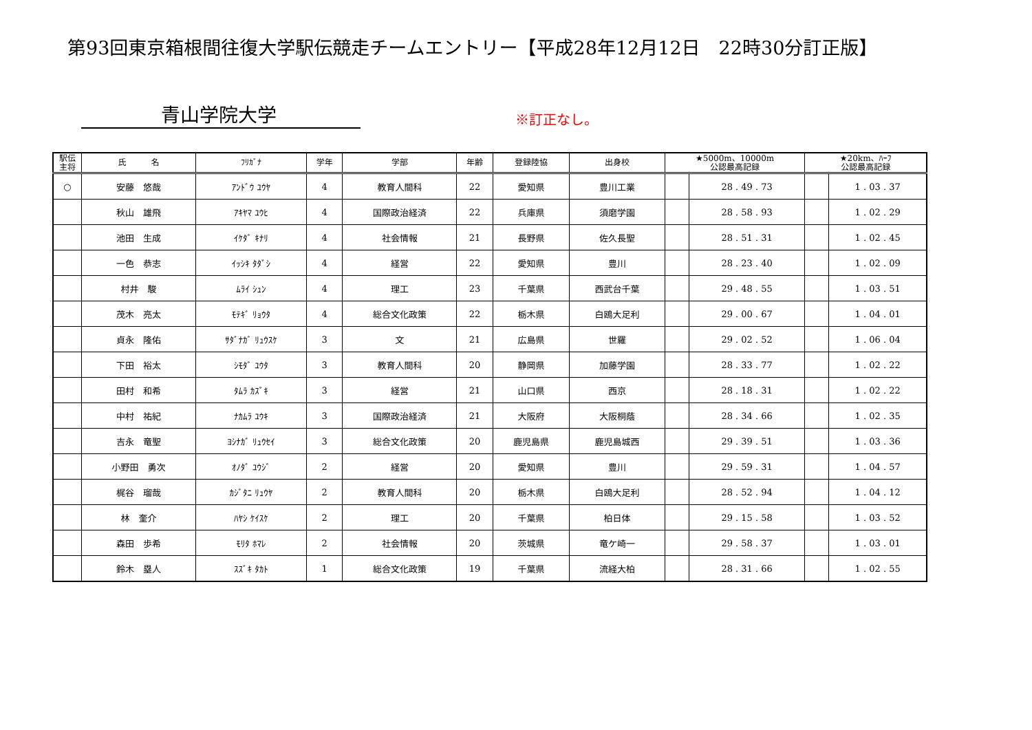第93回東京箱根間往復大学駅伝競走チームエントリー【平成28年12月12日　22時30分訂正版】
青山学院大学
※訂正なし。
| 駅伝 主将 | 氏 名 | ﾌﾘｶﾞﾅ | 学年 | 学部 | 年齢 | 登録陸協 | 出身校 | ★5000m、10000m 公認最高記録 | | ★20km、ﾊｰﾌ 公認最高記録 | |
| --- | --- | --- | --- | --- | --- | --- | --- | --- | --- | --- | --- |
| ○ | 安藤 悠哉 | ｱﾝﾄﾞｳ ﾕｳﾔ | 4 | 教育人間科 | 22 | 愛知県 | 豊川工業 | | 28 . 49 . 73 | | 1 . 03 . 37 |
| | 秋山 雄飛 | ｱｷﾔﾏ ﾕｳﾋ | 4 | 国際政治経済 | 22 | 兵庫県 | 須磨学園 | | 28 . 58 . 93 | | 1 . 02 . 29 |
| | 池田 生成 | ｲｹﾀﾞ ｷﾅﾘ | 4 | 社会情報 | 21 | 長野県 | 佐久長聖 | | 28 . 51 . 31 | | 1 . 02 . 45 |
| | 一色 恭志 | ｲｯｼｷ ﾀﾀﾞｼ | 4 | 経営 | 22 | 愛知県 | 豊川 | | 28 . 23 . 40 | | 1 . 02 . 09 |
| | 村井 駿 | ﾑﾗｲ ｼｭﾝ | 4 | 理工 | 23 | 千葉県 | 西武台千葉 | | 29 . 48 . 55 | | 1 . 03 . 51 |
| | 茂木 亮太 | ﾓﾃｷﾞ ﾘｮｳﾀ | 4 | 総合文化政策 | 22 | 栃木県 | 白鴎大足利 | | 29 . 00 . 67 | | 1 . 04 . 01 |
| | 貞永 隆佑 | ｻﾀﾞﾅｶﾞ ﾘｭｳｽｹ | 3 | 文 | 21 | 広島県 | 世羅 | | 29 . 02 . 52 | | 1 . 06 . 04 |
| | 下田 裕太 | ｼﾓﾀﾞ ﾕｳﾀ | 3 | 教育人間科 | 20 | 静岡県 | 加藤学園 | | 28 . 33 . 77 | | 1 . 02 . 22 |
| | 田村 和希 | ﾀﾑﾗ ｶｽﾞｷ | 3 | 経営 | 21 | 山口県 | 西京 | | 28 . 18 . 31 | | 1 . 02 . 22 |
| | 中村 祐紀 | ﾅｶﾑﾗ ﾕｳｷ | 3 | 国際政治経済 | 21 | 大阪府 | 大阪桐蔭 | | 28 . 34 . 66 | | 1 . 02 . 35 |
| | 吉永 竜聖 | ﾖｼﾅｶﾞ ﾘｭｳｾｲ | 3 | 総合文化政策 | 20 | 鹿児島県 | 鹿児島城西 | | 29 . 39 . 51 | | 1 . 03 . 36 |
| | 小野田 勇次 | ｵﾉﾀﾞ ﾕｳｼﾞ | 2 | 経営 | 20 | 愛知県 | 豊川 | | 29 . 59 . 31 | | 1 . 04 . 57 |
| | 梶谷 瑠哉 | ｶｼﾞﾀﾆ ﾘｭｳﾔ | 2 | 教育人間科 | 20 | 栃木県 | 白鴎大足利 | | 28 . 52 . 94 | | 1 . 04 . 12 |
| | 林 奎介 | ﾊﾔｼ ｹｲｽｹ | 2 | 理工 | 20 | 千葉県 | 柏日体 | | 29 . 15 . 58 | | 1 . 03 . 52 |
| | 森田 歩希 | ﾓﾘﾀ ﾎﾏﾚ | 2 | 社会情報 | 20 | 茨城県 | 竜ケ崎一 | | 29 . 58 . 37 | | 1 . 03 . 01 |
| | 鈴木 塁人 | ｽｽﾞｷ ﾀｶﾄ | 1 | 総合文化政策 | 19 | 千葉県 | 流経大柏 | | 28 . 31 . 66 | | 1 . 02 . 55 |